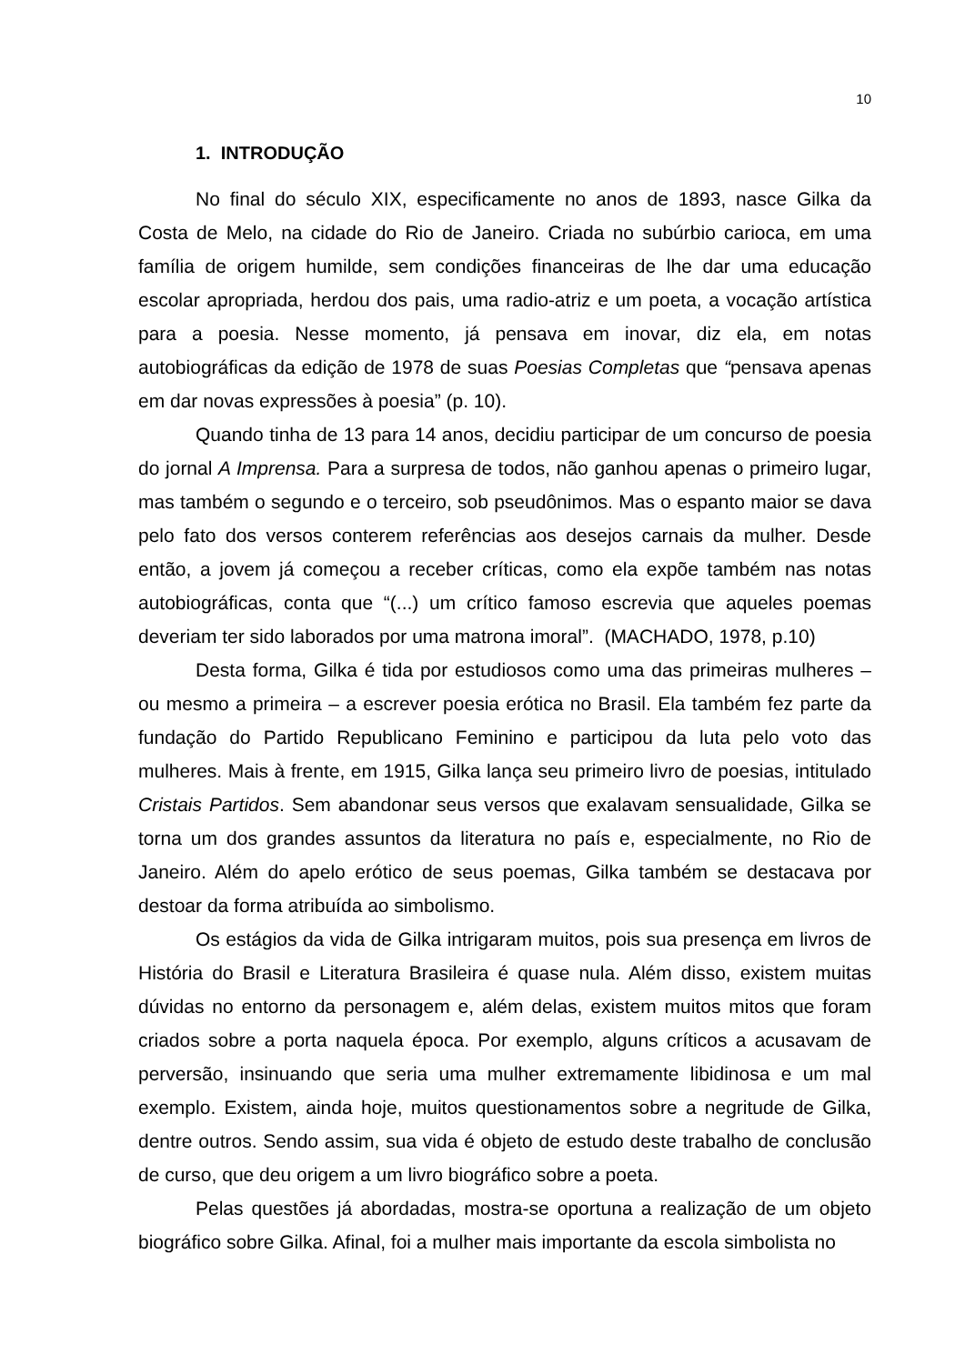10
1. INTRODUÇÃO
No final do século XIX, especificamente no anos de 1893, nasce Gilka da Costa de Melo, na cidade do Rio de Janeiro. Criada no subúrbio carioca, em uma família de origem humilde, sem condições financeiras de lhe dar uma educação escolar apropriada, herdou dos pais, uma radio-atriz e um poeta, a vocação artística para a poesia. Nesse momento, já pensava em inovar, diz ela, em notas autobiográficas da edição de 1978 de suas Poesias Completas que “pensava apenas em dar novas expressões à poesia” (p. 10).
Quando tinha de 13 para 14 anos, decidiu participar de um concurso de poesia do jornal A Imprensa. Para a surpresa de todos, não ganhou apenas o primeiro lugar, mas também o segundo e o terceiro, sob pseudônimos. Mas o espanto maior se dava pelo fato dos versos conterem referências aos desejos carnais da mulher. Desde então, a jovem já começou a receber críticas, como ela expõe também nas notas autobiográficas, conta que “(...) um crítico famoso escrevia que aqueles poemas deveriam ter sido laborados por uma matrona imoral”. (MACHADO, 1978, p.10)
Desta forma, Gilka é tida por estudiosos como uma das primeiras mulheres – ou mesmo a primeira – a escrever poesia erótica no Brasil. Ela também fez parte da fundação do Partido Republicano Feminino e participou da luta pelo voto das mulheres. Mais à frente, em 1915, Gilka lança seu primeiro livro de poesias, intitulado Cristais Partidos. Sem abandonar seus versos que exalavam sensualidade, Gilka se torna um dos grandes assuntos da literatura no país e, especialmente, no Rio de Janeiro. Além do apelo erótico de seus poemas, Gilka também se destacava por destoar da forma atribuída ao simbolismo.
Os estágios da vida de Gilka intrigaram muitos, pois sua presença em livros de História do Brasil e Literatura Brasileira é quase nula. Além disso, existem muitas dúvidas no entorno da personagem e, além delas, existem muitos mitos que foram criados sobre a porta naquela época. Por exemplo, alguns críticos a acusavam de perversão, insinuando que seria uma mulher extremamente libidinosa e um mal exemplo. Existem, ainda hoje, muitos questionamentos sobre a negritude de Gilka, dentre outros. Sendo assim, sua vida é objeto de estudo deste trabalho de conclusão de curso, que deu origem a um livro biográfico sobre a poeta.
Pelas questões já abordadas, mostra-se oportuna a realização de um objeto biográfico sobre Gilka. Afinal, foi a mulher mais importante da escola simbolista no